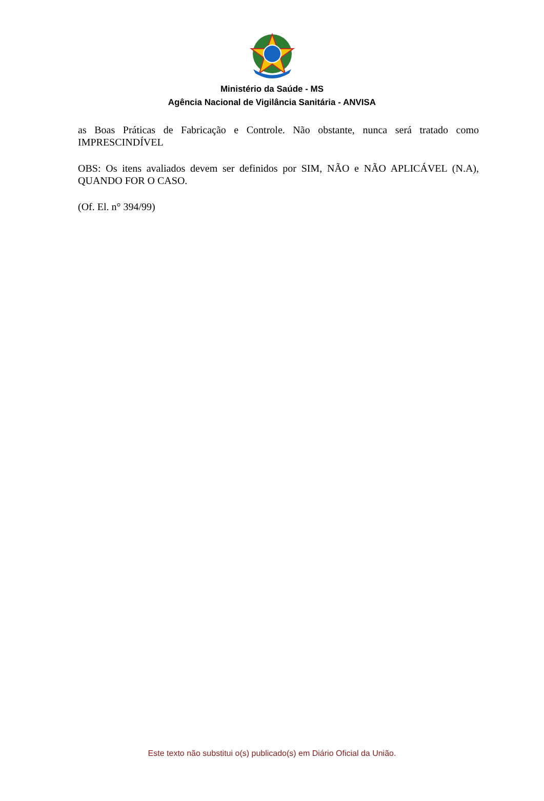Ministério da Saúde - MS
Agência Nacional de Vigilância Sanitária - ANVISA
as Boas Práticas de Fabricação e Controle. Não obstante, nunca será tratado como IMPRESCINDÍVEL
OBS: Os itens avaliados devem ser definidos por SIM, NÃO e NÃO APLICÁVEL (N.A), QUANDO FOR O CASO.
(Of. El. n° 394/99)
Este texto não substitui o(s) publicado(s) em Diário Oficial da União.